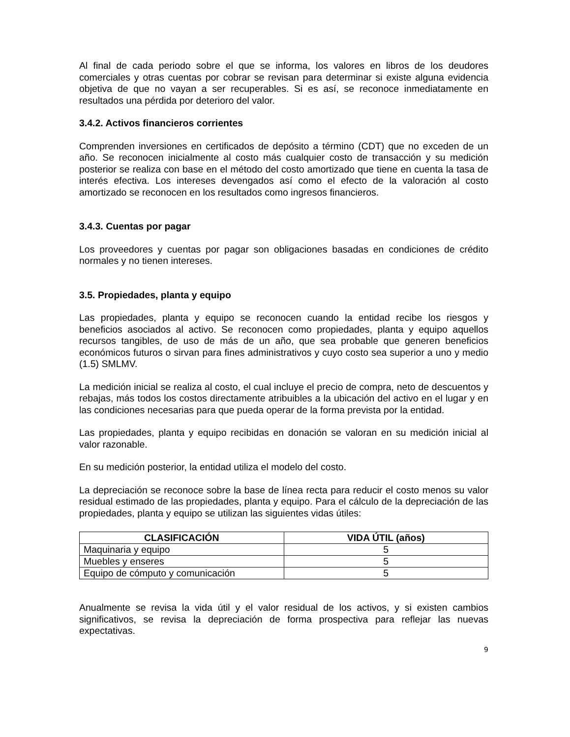Al final de cada periodo sobre el que se informa, los valores en libros de los deudores comerciales y otras cuentas por cobrar se revisan para determinar si existe alguna evidencia objetiva de que no vayan a ser recuperables. Si es así, se reconoce inmediatamente en resultados una pérdida por deterioro del valor.
3.4.2. Activos financieros corrientes
Comprenden inversiones en certificados de depósito a término (CDT) que no exceden de un año. Se reconocen inicialmente al costo más cualquier costo de transacción y su medición posterior se realiza con base en el método del costo amortizado que tiene en cuenta la tasa de interés efectiva. Los intereses devengados así como el efecto de la valoración al costo amortizado se reconocen en los resultados como ingresos financieros.
3.4.3. Cuentas por pagar
Los proveedores y cuentas por pagar son obligaciones basadas en condiciones de crédito normales y no tienen intereses.
3.5. Propiedades, planta y equipo
Las propiedades, planta y equipo se reconocen cuando la entidad recibe los riesgos y beneficios asociados al activo. Se reconocen como propiedades, planta y equipo aquellos recursos tangibles, de uso de más de un año, que sea probable que generen beneficios económicos futuros o sirvan para fines administrativos y cuyo costo sea superior a uno y medio (1.5) SMLMV.
La medición inicial se realiza al costo, el cual incluye el precio de compra, neto de descuentos y rebajas, más todos los costos directamente atribuibles a la ubicación del activo en el lugar y en las condiciones necesarias para que pueda operar de la forma prevista por la entidad.
Las propiedades, planta y equipo recibidas en donación se valoran en su medición inicial al valor razonable.
En su medición posterior, la entidad utiliza el modelo del costo.
La depreciación se reconoce sobre la base de línea recta para reducir el costo menos su valor residual estimado de las propiedades, planta y equipo. Para el cálculo de la depreciación de las propiedades, planta y equipo se utilizan las siguientes vidas útiles:
| CLASIFICACIÓN | VIDA ÚTIL (años) |
| --- | --- |
| Maquinaria y equipo | 5 |
| Muebles y enseres | 5 |
| Equipo de cómputo y comunicación | 5 |
Anualmente se revisa la vida útil y el valor residual de los activos, y si existen cambios significativos, se revisa la depreciación de forma prospectiva para reflejar las nuevas expectativas.
9